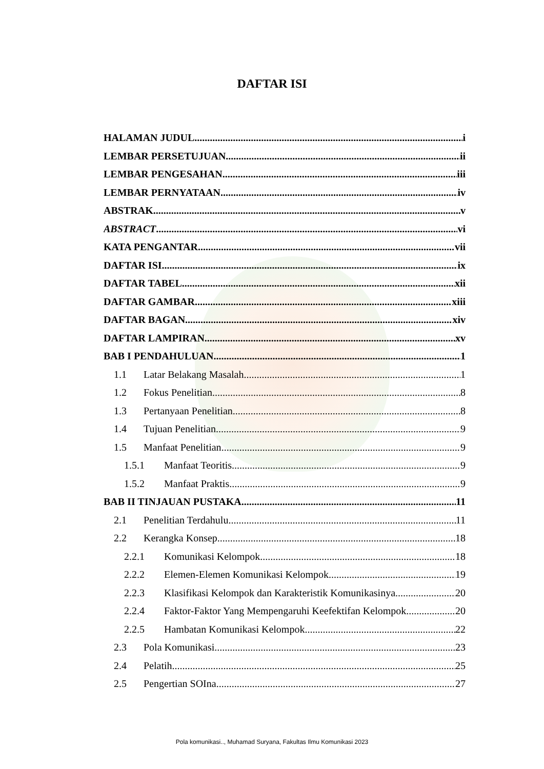DAFTAR ISI
HALAMAN JUDUL i
LEMBAR PERSETUJUAN ii
LEMBAR PENGESAHAN iii
LEMBAR PERNYATAAN iv
ABSTRAK v
ABSTRACT vi
KATA PENGANTAR vii
DAFTAR ISI ix
DAFTAR TABEL xii
DAFTAR GAMBAR xiii
DAFTAR BAGAN xiv
DAFTAR LAMPIRAN xv
BAB I PENDAHULUAN 1
1.1 Latar Belakang Masalah 1
1.2 Fokus Penelitian 8
1.3 Pertanyaan Penelitian 8
1.4 Tujuan Penelitian 9
1.5 Manfaat Penelitian 9
1.5.1 Manfaat Teoritis 9
1.5.2 Manfaat Praktis 9
BAB II TINJAUAN PUSTAKA 11
2.1 Penelitian Terdahulu 11
2.2 Kerangka Konsep 18
2.2.1 Komunikasi Kelompok 18
2.2.2 Elemen-Elemen Komunikasi Kelompok 19
2.2.3 Klasifikasi Kelompok dan Karakteristik Komunikasinya 20
2.2.4 Faktor-Faktor Yang Mempengaruhi Keefektifan Kelompok 20
2.2.5 Hambatan Komunikasi Kelompok 22
2.3 Pola Komunikasi 23
2.4 Pelatih 25
2.5 Pengertian SOIna 27
Pola komunikasi.., Muhamad Suryana, Fakultas Ilmu Komunikasi 2023